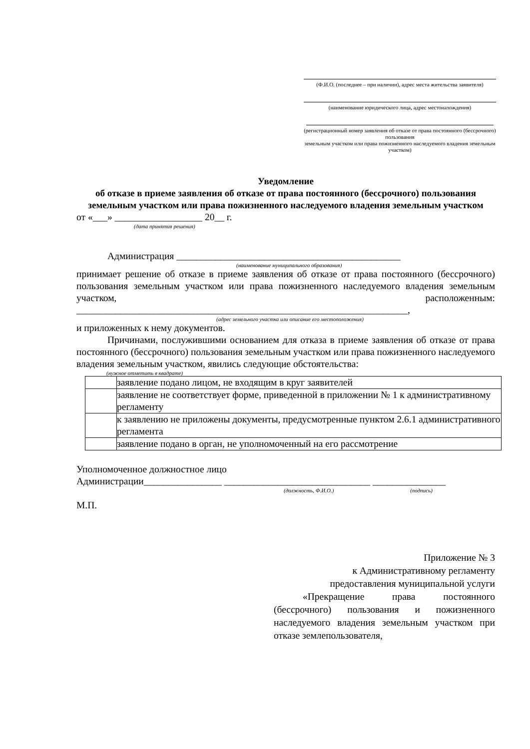(Ф.И.О. (последнее – при наличии), адрес места жительства заявителя)
(наименование юридического лица, адрес местонахождения)
(регистрационный номер заявления об отказе от права постоянного (бессрочного) пользования
земельным участком или права пожизненного наследуемого владения земельным участком)
Уведомление
об отказе в приеме заявления об отказе от права постоянного (бессрочного) пользования земельным участком или права пожизненного наследуемого владения земельным участком
от «___» __________________ 20__ г.
(дата принятия решения)
Администрация ______________________________________________
(наименование муниципального образования)
принимает решение об отказе в приеме заявления об отказе от права постоянного (бессрочного) пользования земельным участком или права пожизненного наследуемого владения земельным участком, расположенным:
____________________________________________________________________,
(адрес земельного участка или описание его местоположения)
и приложенных к нему документов.
Причинами, послужившими основанием для отказа в приеме заявления об отказе от права постоянного (бессрочного) пользования земельным участком или права пожизненного наследуемого владения земельным участком, явились следующие обстоятельства:
(нужное отметить в квадрате)
| | заявление подано лицом, не входящим в круг заявителей |
| | заявление не соответствует форме, приведенной в приложении № 1 к административному регламенту |
| | к заявлению не приложены документы, предусмотренные пунктом 2.6.1 административного регламента |
| | заявление подано в орган, не уполномоченный на его рассмотрение |
Уполномоченное должностное лицо
Администрации________________ ______________________________ _______________
(должность, Ф.И.О.) (подпись)
М.П.
Приложение № 3
к Административному регламенту
предоставления муниципальной услуги
«Прекращение права постоянного (бессрочного) пользования и пожизненного наследуемого владения земельным участком при отказе землепользователя,